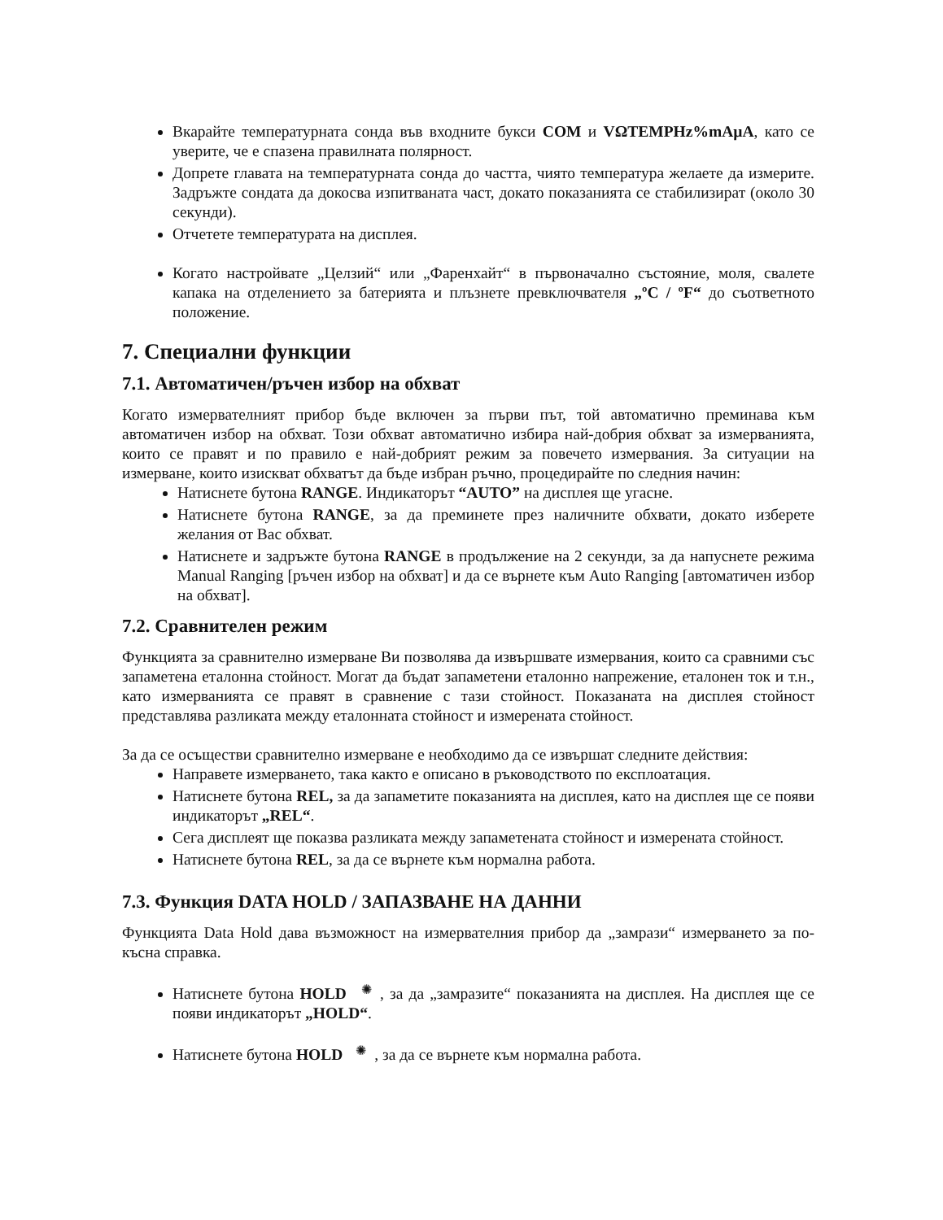Вкарайте температурната сонда във входните букси COM и VΩTEMPHz%mAµA, като се уверите, че е спазена правилната полярност.
Допрете главата на температурната сонда до частта, чиято температура желаете да измерите. Задръжте сондата да докосва изпитваната част, докато показанията се стабилизират (около 30 секунди).
Отчетете температурата на дисплея.
Когато настройвате „Целзий“ или „Фаренхайт“ в първоначално състояние, моля, свалете капака на отделението за батерията и плъзнете превключвателя „ºC / ºF“ до съответното положение.
7. Специални функции
7.1. Автоматичен/ръчен избор на обхват
Когато измервателният прибор бъде включен за първи път, той автоматично преминава към автоматичен избор на обхват. Този обхват автоматично избира най-добрия обхват за измерванията, които се правят и по правило е най-добрият режим за повечето измервания. За ситуации на измерване, които изискват обхватът да бъде избран ръчно, процедирайте по следния начин:
Натиснете бутона RANGE. Индикаторът “AUTO” на дисплея ще угасне.
Натиснете бутона RANGE, за да преминете през наличните обхвати, докато изберете желания от Вас обхват.
Натиснете и задръжте бутона RANGE в продължение на 2 секунди, за да напуснете режима Manual Ranging [ръчен избор на обхват] и да се върнете към Auto Ranging [автоматичен избор на обхват].
7.2. Сравнителен режим
Функцията за сравнително измерване Ви позволява да извършвате измервания, които са сравними със запаметена еталонна стойност. Могат да бъдат запаметени еталонно напрежение, еталонен ток и т.н., като измерванията се правят в сравнение с тази стойност. Показаната на дисплея стойност представлява разликата между еталонната стойност и измерената стойност.
За да се осъществи сравнително измерване е необходимо да се извършат следните действия:
Направете измерването, така както е описано в ръководството по експлоатация.
Натиснете бутона REL, за да запаметите показанията на дисплея, като на дисплея ще се появи индикаторът „REL“.
Сега дисплеят ще показва разликата между запаметената стойност и измерената стойност.
Натиснете бутона REL, за да се върнете към нормална работа.
7.3. Функция DATA HOLD / ЗАПАЗВАНЕ НА ДАННИ
Функцията Data Hold дава възможност на измервателния прибор да „замрази“ измерването за по-късна справка.
Натиснете бутона HOLD ✺, за да „замразите“ показанията на дисплея. На дисплея ще се появи индикаторът „HOLD“.
Натиснете бутона HOLD ✺, за да се върнете към нормална работа.